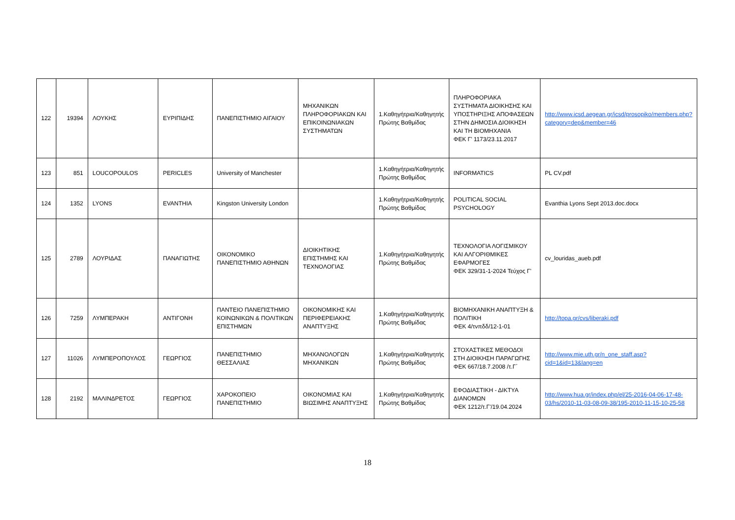| 122 | 19394 | ΛΟΥΚΗΣ | ΕΥΡΙΠΙΔΗΣ | ΠΑΝΕΠΙΣΤΗΜΙΟ ΑΙΓΑΙΟΥ | ΜΗΧΑΝΙΚΩΝ ΠΛΗΡΟΦΟΡΙΑΚΩΝ ΚΑΙ ΕΠΙΚΟΙΝΩΝΙΑΚΩΝ ΣΥΣΤΗΜΑΤΩΝ | 1.Καθηγήτρια/Καθηγητής Πρώτης Βαθμίδας | ΠΛΗΡΟΦΟΡΙΑΚΑ ΣΥΣΤΗΜΑΤΑ ΔΙΟΙΚΗΣΗΣ ΚΑΙ ΥΠΟΣΤΗΡΙΞΗΣ ΑΠΟΦΑΣΕΩΝ ΣΤΗΝ ΔΗΜΟΣΙΑ ΔΙΟΙΚΗΣΗ ΚΑΙ ΤΗ ΒΙΟΜΗΧΑΝΙΑ ΦΕΚ Γ’ 1173/23.11.2017 | http://www.icsd.aegean.gr/icsd/prosopiko/members.php?category=dep&member=46 |
| 123 | 851 | LOUCOPOULOS | PERICLES | University of Manchester | | 1.Καθηγήτρια/Καθηγητής Πρώτης Βαθμίδας | INFORMATICS | PL CV.pdf |
| 124 | 1352 | LYONS | EVANTHIA | Kingston University London | | 1.Καθηγήτρια/Καθηγητής Πρώτης Βαθμίδας | POLITICAL SOCIAL PSYCHOLOGY | Evanthia Lyons Sept 2013.doc.docx |
| 125 | 2789 | ΛΟΥΡΙΔΑΣ | ΠΑΝΑΓΙΩΤΗΣ | ΟΙΚΟΝΟΜΙΚΟ ΠΑΝΕΠΙΣΤΗΜΙΟ ΑΘΗΝΩΝ | ΔΙΟΙΚΗΤΙΚΗΣ ΕΠΙΣΤΗΜΗΣ ΚΑΙ ΤΕΧΝΟΛΟΓΙΑΣ | 1.Καθηγήτρια/Καθηγητής Πρώτης Βαθμίδας | ΤΕΧΝΟΛΟΓΙΑ ΛΟΓΙΣΜΙΚΟΥ ΚΑΙ ΑΛΓΟΡΙΘΜΙΚΕΣ ΕΦΑΡΜΟΓΕΣ ΦΕΚ 329/31-1-2024 Τεύχος Γ' | cv_louridas_aueb.pdf |
| 126 | 7259 | ΛΥΜΠΕΡΑΚΗ | ΑΝΤΙΓΟΝΗ | ΠΑΝΤΕΙΟ ΠΑΝΕΠΙΣΤΗΜΙΟ ΚΟΙΝΩΝΙΚΩΝ & ΠΟΛΙΤΙΚΩΝ ΕΠΙΣΤΗΜΩΝ | ΟΙΚΟΝΟΜΙΚΗΣ ΚΑΙ ΠΕΡΙΦΕΡΕΙΑΚΗΣ ΑΝΑΠΤΥΞΗΣ | 1.Καθηγήτρια/Καθηγητής Πρώτης Βαθμίδας | ΒΙΟΜΗΧΑΝΙΚΗ ΑΝΑΠΤΥΞΗ & ΠΟΛΙΤΙΚΗ ΦΕΚ 4/τνπδδ/12-1-01 | http://topa.gr/cvs/liberaki.pdf |
| 127 | 11026 | ΛΥΜΠΕΡΟΠΟΥΛΟΣ | ΓΕΩΡΓΙΟΣ | ΠΑΝΕΠΙΣΤΗΜΙΟ ΘΕΣΣΑΛΙΑΣ | ΜΗΧΑΝΟΛΟΓΩΝ ΜΗΧΑΝΙΚΩΝ | 1.Καθηγήτρια/Καθηγητής Πρώτης Βαθμίδας | ΣΤΟΧΑΣΤΙΚΕΣ ΜΕΘΟΔΟΙ ΣΤΗ ΔΙΟΙΚΗΣΗ ΠΑΡΑΓΩΓΗΣ ΦΕΚ 667/18.7.2008 /τ.Γ΄ | http://www.mie.uth.gr/n_one_staff.asp?cid=1&id=13&lang=en |
| 128 | 2192 | ΜΑΛΙΝΔΡΕΤΟΣ | ΓΕΩΡΓΙΟΣ | ΧΑΡΟΚΟΠΕΙΟ ΠΑΝΕΠΙΣΤΗΜΙΟ | ΟΙΚΟΝΟΜΙΑΣ ΚΑΙ ΒΙΩΣΙΜΗΣ ΑΝΑΠΤΥΞΗΣ | 1.Καθηγήτρια/Καθηγητής Πρώτης Βαθμίδας | ΕΦΟΔΙΑΣΤΙΚΗ - ΔΙΚΤΥΑ ΔΙΑΝΟΜΩΝ ΦΕΚ 1212/τ.Γ'/19.04.2024 | http://www.hua.gr/index.php/el/25-2016-04-06-17-48-03/hs/2010-11-03-08-09-38/195-2010-11-15-10-25-58 |
18